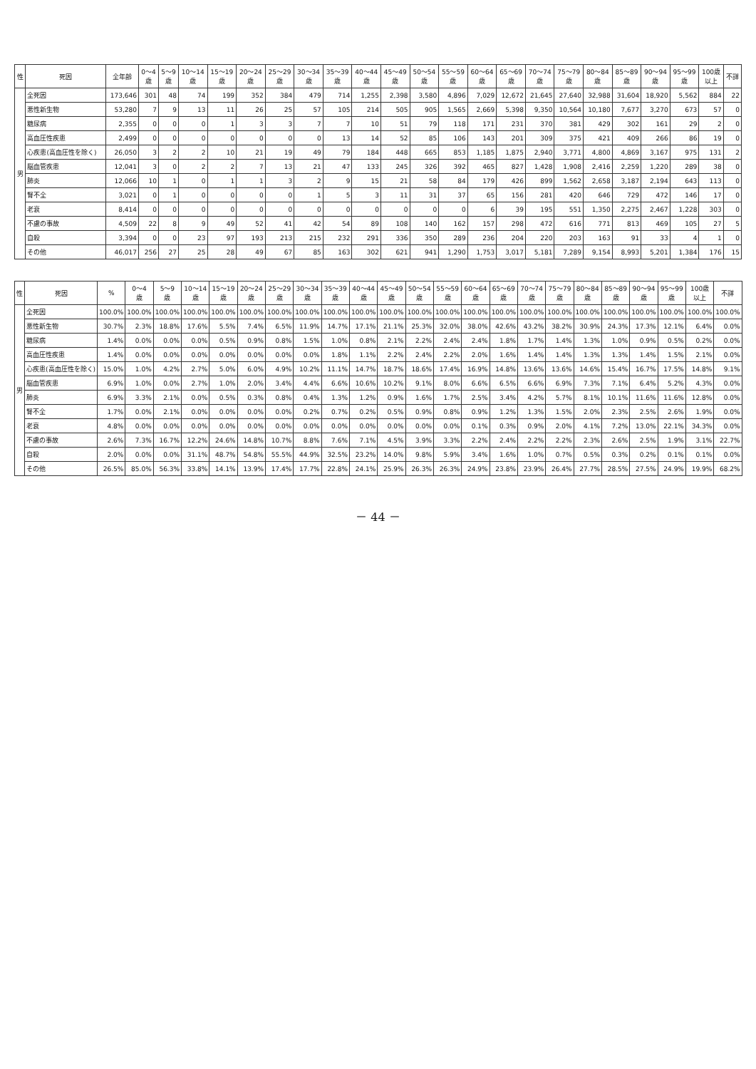| 性 | 死因 | 全年齢 | 0～4 歳 | 5～9 歳 | 10～14 歳 | 15～19 歳 | 20～24 歳 | 25～29 歳 | 30～34 歳 | 35～39 歳 | 40～44 歳 | 45～49 歳 | 50～54 歳 | 55～59 歳 | 60～64 歳 | 65～69 歳 | 70～74 歳 | 75～79 歳 | 80～84 歳 | 85～89 歳 | 90～94 歳 | 95～99 歳 | 100歳 以上 | 不詳 |
| --- | --- | --- | --- | --- | --- | --- | --- | --- | --- | --- | --- | --- | --- | --- | --- | --- | --- | --- | --- | --- | --- | --- | --- | --- |
| 男 | 全死因 | 173,646 | 301 | 48 | 74 | 199 | 352 | 384 | 479 | 714 | 1,255 | 2,398 | 3,580 | 4,896 | 7,029 | 12,672 | 21,645 | 27,640 | 32,988 | 31,604 | 18,920 | 5,562 | 884 | 22 |
| | 悪性新生物 | 53,280 | 7 | 9 | 13 | 11 | 26 | 25 | 57 | 105 | 214 | 505 | 905 | 1,565 | 2,669 | 5,398 | 9,350 | 10,564 | 10,180 | 7,677 | 3,270 | 673 | 57 | 0 |
| | 糖尿病 | 2,355 | 0 | 0 | 0 | 1 | 3 | 3 | 7 | 7 | 10 | 51 | 79 | 118 | 171 | 231 | 370 | 381 | 429 | 302 | 161 | 29 | 2 | 0 |
| | 高血圧性疾患 | 2,499 | 0 | 0 | 0 | 0 | 0 | 0 | 0 | 13 | 14 | 52 | 85 | 106 | 143 | 201 | 309 | 375 | 421 | 409 | 266 | 86 | 19 | 0 |
| | 心疾患(高血圧性を除く) | 26,050 | 3 | 2 | 2 | 10 | 21 | 19 | 49 | 79 | 184 | 448 | 665 | 853 | 1,185 | 1,875 | 2,940 | 3,771 | 4,800 | 4,869 | 3,167 | 975 | 131 | 2 |
| | 脳血管疾患 | 12,041 | 3 | 0 | 2 | 2 | 7 | 13 | 21 | 47 | 133 | 245 | 326 | 392 | 465 | 827 | 1,428 | 1,908 | 2,416 | 2,259 | 1,220 | 289 | 38 | 0 |
| | 肺炎 | 12,066 | 10 | 1 | 0 | 1 | 1 | 3 | 2 | 9 | 15 | 21 | 58 | 84 | 179 | 426 | 899 | 1,562 | 2,658 | 3,187 | 2,194 | 643 | 113 | 0 |
| | 腎不全 | 3,021 | 0 | 1 | 0 | 0 | 0 | 0 | 1 | 5 | 3 | 11 | 31 | 37 | 65 | 156 | 281 | 420 | 646 | 729 | 472 | 146 | 17 | 0 |
| | 老衰 | 8,414 | 0 | 0 | 0 | 0 | 0 | 0 | 0 | 0 | 0 | 0 | 0 | 0 | 6 | 39 | 195 | 551 | 1,350 | 2,275 | 2,467 | 1,228 | 303 | 0 |
| | 不慮の事故 | 4,509 | 22 | 8 | 9 | 49 | 52 | 41 | 42 | 54 | 89 | 108 | 140 | 162 | 157 | 298 | 472 | 616 | 771 | 813 | 469 | 105 | 27 | 5 |
| | 自殺 | 3,394 | 0 | 0 | 23 | 97 | 193 | 213 | 215 | 232 | 291 | 336 | 350 | 289 | 236 | 204 | 220 | 203 | 163 | 91 | 33 | 4 | 1 | 0 |
| | その他 | 46,017 | 256 | 27 | 25 | 28 | 49 | 67 | 85 | 163 | 302 | 621 | 941 | 1,290 | 1,753 | 3,017 | 5,181 | 7,289 | 9,154 | 8,993 | 5,201 | 1,384 | 176 | 15 |
| 性 | 死因 | % | 0～4 歳 | 5～9 歳 | 10～14 歳 | 15～19 歳 | 20～24 歳 | 25～29 歳 | 30～34 歳 | 35～39 歳 | 40～44 歳 | 45～49 歳 | 50～54 歳 | 55～59 歳 | 60～64 歳 | 65～69 歳 | 70～74 歳 | 75～79 歳 | 80～84 歳 | 85～89 歳 | 90～94 歳 | 95～99 歳 | 100歳 以上 | 不詳 |
| --- | --- | --- | --- | --- | --- | --- | --- | --- | --- | --- | --- | --- | --- | --- | --- | --- | --- | --- | --- | --- | --- | --- | --- | --- |
| 男 | 全死因 | 100.0% | 100.0% | 100.0% | 100.0% | 100.0% | 100.0% | 100.0% | 100.0% | 100.0% | 100.0% | 100.0% | 100.0% | 100.0% | 100.0% | 100.0% | 100.0% | 100.0% | 100.0% | 100.0% | 100.0% | 100.0% | 100.0% | 100.0% |
| | 悪性新生物 | 30.7% | 2.3% | 18.8% | 17.6% | 5.5% | 7.4% | 6.5% | 11.9% | 14.7% | 17.1% | 21.1% | 25.3% | 32.0% | 38.0% | 42.6% | 43.2% | 38.2% | 30.9% | 24.3% | 17.3% | 12.1% | 6.4% | 0.0% |
| | 糖尿病 | 1.4% | 0.0% | 0.0% | 0.0% | 0.5% | 0.9% | 0.8% | 1.5% | 1.0% | 0.8% | 2.1% | 2.2% | 2.4% | 2.4% | 1.8% | 1.7% | 1.4% | 1.3% | 1.0% | 0.9% | 0.5% | 0.2% | 0.0% |
| | 高血圧性疾患 | 1.4% | 0.0% | 0.0% | 0.0% | 0.0% | 0.0% | 0.0% | 0.0% | 1.8% | 1.1% | 2.2% | 2.4% | 2.2% | 2.0% | 1.6% | 1.4% | 1.4% | 1.3% | 1.3% | 1.4% | 1.5% | 2.1% | 0.0% |
| | 心疾患(高血圧性を除く) | 15.0% | 1.0% | 4.2% | 2.7% | 5.0% | 6.0% | 4.9% | 10.2% | 11.1% | 14.7% | 18.7% | 18.6% | 17.4% | 16.9% | 14.8% | 13.6% | 13.6% | 14.6% | 15.4% | 16.7% | 17.5% | 14.8% | 9.1% |
| | 脳血管疾患 | 6.9% | 1.0% | 0.0% | 2.7% | 1.0% | 2.0% | 3.4% | 4.4% | 6.6% | 10.6% | 10.2% | 9.1% | 8.0% | 6.6% | 6.5% | 6.6% | 6.9% | 7.3% | 7.1% | 6.4% | 5.2% | 4.3% | 0.0% |
| | 肺炎 | 6.9% | 3.3% | 2.1% | 0.0% | 0.5% | 0.3% | 0.8% | 0.4% | 1.3% | 1.2% | 0.9% | 1.6% | 1.7% | 2.5% | 3.4% | 4.2% | 5.7% | 8.1% | 10.1% | 11.6% | 11.6% | 12.8% | 0.0% |
| | 腎不全 | 1.7% | 0.0% | 2.1% | 0.0% | 0.0% | 0.0% | 0.0% | 0.2% | 0.7% | 0.2% | 0.5% | 0.9% | 0.8% | 0.9% | 1.2% | 1.3% | 1.5% | 2.0% | 2.3% | 2.5% | 2.6% | 1.9% | 0.0% |
| | 老衰 | 4.8% | 0.0% | 0.0% | 0.0% | 0.0% | 0.0% | 0.0% | 0.0% | 0.0% | 0.0% | 0.0% | 0.0% | 0.0% | 0.1% | 0.3% | 0.9% | 2.0% | 4.1% | 7.2% | 13.0% | 22.1% | 34.3% | 0.0% |
| | 不慮の事故 | 2.6% | 7.3% | 16.7% | 12.2% | 24.6% | 14.8% | 10.7% | 8.8% | 7.6% | 7.1% | 4.5% | 3.9% | 3.3% | 2.2% | 2.4% | 2.2% | 2.2% | 2.3% | 2.6% | 2.5% | 1.9% | 3.1% | 22.7% |
| | 自殺 | 2.0% | 0.0% | 0.0% | 31.1% | 48.7% | 54.8% | 55.5% | 44.9% | 32.5% | 23.2% | 14.0% | 9.8% | 5.9% | 3.4% | 1.6% | 1.0% | 0.7% | 0.5% | 0.3% | 0.2% | 0.1% | 0.1% | 0.0% |
| | その他 | 26.5% | 85.0% | 56.3% | 33.8% | 14.1% | 13.9% | 17.4% | 17.7% | 22.8% | 24.1% | 25.9% | 26.3% | 26.3% | 24.9% | 23.8% | 23.9% | 26.4% | 27.7% | 28.5% | 27.5% | 24.9% | 19.9% | 68.2% |
－ 44 －